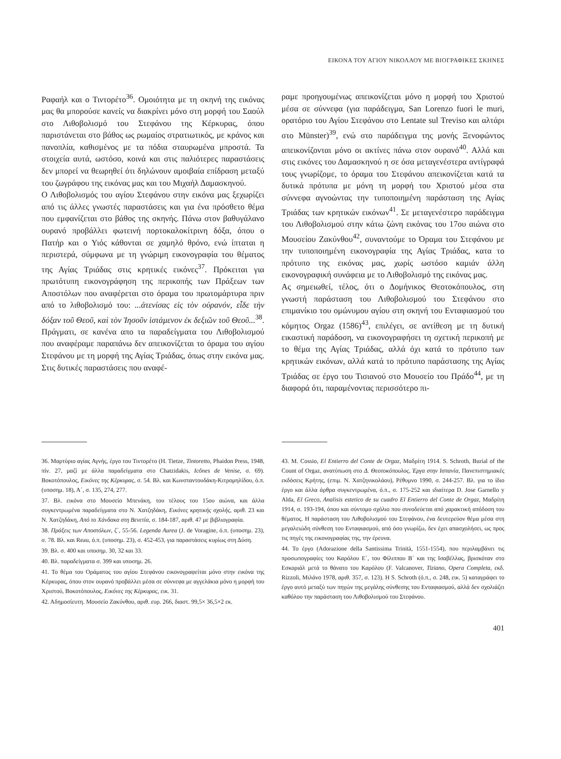ΕΙΚΟΝΑ ΤΟΥ ΑΓΙΟΥ ΝΙΚΟΛΑΟΥ ΜΕ ΒΙΟΓΡΑΦΙΚΕΣ ΣΚΗΝΕΣ
Ραφαήλ και ο Τιντορέτο<sup>36</sup>. Ομοιότητα με τη σκηνή της εικόνας μας θα μπορούσε κανείς να διακρίνει μόνο στη μορφή του Σαούλ στο Λιθοβολισμό του Στεφάνου της Κέρκυρας, όπου παριστάνεται στο βάθος ως ρωμαίος στρατιωτικός, με κράνος και πανοπλία, καθισμένος με τα πόδια σταυρωμένα μπροστά. Τα στοιχεία αυτά, ωστόσο, κοινά και στις παλιότερες παραστάσεις δεν μπορεί να θεωρηθεί ότι δηλώνουν αμοιβαία επίδραση μεταξύ του ζωγράφου της εικόνας μας και του Μιχαήλ Δαμασκηνού.
Ο Λιθοβολισμός του αγίου Στεφάνου στην εικόνα μας ξεχωρίζει από τις άλλες γνωστές παραστάσεις και για ένα πρόσθετο θέμα που εμφανίζεται στο βάθος της σκηνής. Πάνω στον βαθυγάλανο ουρανό προβάλλει φωτεινή πορτοκαλοκίτρινη δόξα, όπου ο Πατήρ και ο Υιός κάθονται σε χαμηλό θρόνο, ενώ ίπταται η περιστερά, σύμφωνα με τη γνώριμη εικονογραφία του θέματος της Αγίας Τριάδας στις κρητικές εικόνες<sup>37</sup>. Πρόκειται για πρωτότυπη εικονογράφηση της περικοπής των Πράξεων των Αποστόλων που αναφέρεται στο όραμα του πρωτομάρτυρα πριν από το λιθοβολισμό του: ...ἀτενίσας εἰς τὸν οὐρανόν, εἶδε τὴν δόξαν τοῦ Θεοῦ, καὶ τὸν Ἰησοῦν ἱστάμενον ἐκ δεξιῶν τοῦ Θεοῦ...<sup>38</sup>. Πράγματι, σε κανένα απο τα παραδείγματα του Λιθοβολισμού που αναφέραμε παραπάνω δεν απεικονίζεται το όραμα του αγίου Στεφάνου με τη μορφή της Αγίας Τριάδας, όπως στην εικόνα μας. Στις δυτικές παραστάσεις που αναφέ-
ραμε προηγουμένως απεικονίζεται μόνο η μορφή του Χριστού μέσα σε σύννεφα (για παράδειγμα, San Lorenzo fuori le muri, ορατόριο του Αγίου Στεφάνου στο Lentate sul Treviso και αλτάρι στο Münster)<sup>39</sup>, ενώ στο παράδειγμα της μονής Ξενοφώντος απεικονίζονται μόνο οι ακτίνες πάνω στον ουρανό<sup>40</sup>. Αλλά και στις εικόνες του Δαμασκηνού η σε όσα μεταγενέστερα αντίγραφά τους γνωρίζομε, το όραμα του Στεφάνου απεικονίζεται κατά τα δυτικά πρότυπα με μόνη τη μορφή του Χριστού μέσα στα σύννεφα αγνοώντας την τυποποιημένη παράσταση της Αγίας Τριάδας των κρητικών εικόνων<sup>41</sup>. Σε μεταγενέστερο παράδειγμα του Λιθοβολισμού στην κάτω ζώνη εικόνας του 17ου αιώνα στο Μουσείου Ζακύνθου<sup>42</sup>, συναντούμε το Όραμα του Στεφάνου με την τυποποιημένη εικονογραφία της Αγίας Τριάδας, κατα το πρότυπο της εικόνας μας, χωρίς ωστόσο καμιάν άλλη εικονογραφική συνάφεια με το Λιθοβολισμό της εικόνας μας.
Ας σημειωθεί, τέλος, ότι ο Δομήνικος Θεοτοκόπουλος, στη γνωστή παράσταση του Λιθοβολισμού του Στεφάνου στο επιμανίκιο του ομώνυμου αγίου στη σκηνή του Ενταφιασμού του κόμητος Orgaz (1586)<sup>43</sup>, επιλέγει, σε αντίθεση με τη δυτική εικαστική παράδοση, να εικονογραφήσει τη σχετική περικοπή με το θέμα της Αγίας Τριάδας, αλλά όχι κατά το πρότυπο των κρητικών εικόνων, αλλά κατά το πρότυπο παράστασης της Αγίας Τριάδας σε έργο του Τισιανού στο Μουσείο του Πράδο<sup>44</sup>, με τη διαφορά ότι, παραμένοντας περισσότερο πι-
36. Μαρτύριο αγίας Αγνής, έργο του Τιντορέτο (H. Tietze, Tintoretto, Phaidon Press, 1948, πίν. 27, μαζί με άλλα παραδείγματα στο Chatzidakis, Icônes de Venise, σ. 69). Βοκοτόπουλος, Εικόνες της Κέρκυρας, σ. 54. Βλ. και Κωνσταντουδάκη-Κιτρομηλίδου, ό.π. (υποσημ. 18), Α΄, σ. 135, 274, 277.
37. Βλ. εικόνα στο Μουσείο Μπενάκη, του τέλους του 15ου αιώνα, και άλλα συγκεντρωμένα παραδείγματα στο Ν. Χατζηδάκη, Εικόνες κρητικής σχολής, αριθ. 23 και Ν. Χατζηδάκη, Από το Χάνδακα στη Βενετία, σ. 184-187, αριθ. 47 με βιβλιογραφία.
38. Πράξεις των Αποστόλων, ζ΄, 55-56. Legenda Aurea (J. de Voragine, ό.π. (υποσημ. 23), σ. 78. Βλ. και Reau, ό.π. (υποσημ. 23), σ. 452-453, για παραστάσεις κυρίως στη Δύση.
39. Βλ. σ. 400 και υποσημ. 30, 32 και 33.
40. Βλ. παραδείγματα σ. 399 και υποσημ. 26.
41. Το θέμα του Οράματος του αγίου Στεφάνου εικονογραφείται μόνο στην εικόνα της Κέρκυρας, όπου στον ουρανό προβάλλει μέσα σε σύννεφα με αγγελάκια μόνο η μορφή του Χριστού, Βοκοτόπουλος, Εικόνες της Κέρκυρας, εικ. 31.
42. Αδημοσίευτη. Μουσείο Ζακύνθου, αριθ. ευρ. 266, διαστ. 99,5× 36,5×2 εκ.
43. M. Cossio, El Entierro del Conte de Orgaz, Μαδρίτη 1914. S. Schroth, Burial of the Count of Orgaz, ανατύπωση στο Δ. Θεοτοκόπουλος, Έργα στην Ισπανία, Πανεπιστημιακές εκδόσεις Κρήτης, (επιμ. Ν. Χατζηνικολάου), Ρέθυμνο 1990, σ. 244-257. Βλ. για το ίδιο έργο και άλλα άρθρα συγκεντρωμένα, ό.π., σ. 175-252 και ιδιαίτερα D. Jose Garnello y Alda, El Greco, Analisis estetico de su cuadro El Entierro del Conte de Orgaz, Μαδρίτη 1914, σ. 193-194, όπου και σύντομο σχόλιο που συνοδεύεται από χαρακτική απόδοση του θέματος. Η παράσταση του Λιθοβολισμού του Στεφάνου, ένα δευτερεύον θέμα μέσα στη μεγαλειώδη σύνθεση του Ενταφιασμού, από όσο γνωρίζω, δεν έχει απασχολήσει, ως προς τις πηγές της εικονογραφίας της, την έρευνα.
44. Το έργο (Adorazione della Santissima Trinità, 1551-1554), που περιλαμβάνει τις προσωπογραφίες του Καρόλου Ε΄, του Φίλιππου Β΄ και της Ισαβέλλας, βρισκόταν στο Εσκοριάλ μετά το θάνατο του Καρόλου (F. Valcanover, Tiziano, Opera Completa, εκδ. Rizzoli, Μιλάνο 1978, αριθ. 357, σ. 123). Η S. Schroth (ό.π., σ. 248, εικ. 5) καταγράφει το έργο αυτό μεταξύ των πηγών της μεγάλης σύνθεσης του Ενταφιασμού, αλλά δεν σχολιάζει καθόλου την παράσταση του Λιθοβολισμού του Στεφάνου.
401